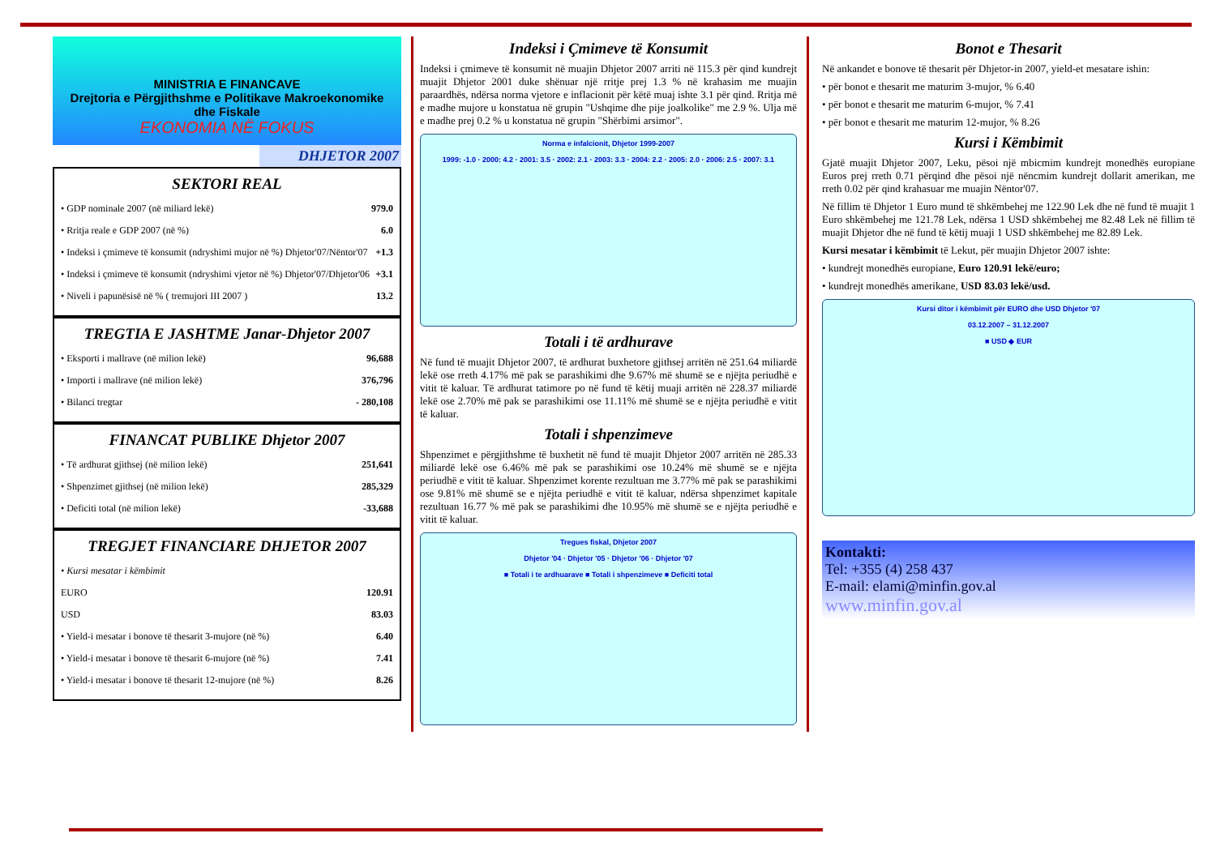MINISTRIA E FINANCAVE
Drejtoria e Përgjithshme e Politikave Makroekonomike dhe Fiskale
EKONOMIA NË FOKUS
DHJETOR 2007
SEKTORI REAL
• GDP nominale 2007 (në miliard lekë) 979.0
• Rritja reale e GDP 2007 (në %) 6.0
• Indeksi i çmimeve të konsumit (ndryshimi mujor në %) Dhjetor'07/Nëntor'07 +1.3
• Indeksi i çmimeve të konsumit (ndryshimi vjetor në %) Dhjetor'07/Dhjetor'06 +3.1
• Niveli i papunësisë në % ( tremujori III 2007 ) 13.2
TREGTIA E JASHTME Janar-Dhjetor 2007
• Eksporti i mallrave (në milion lekë) 96,688
• Importi i mallrave (në milion lekë) 376,796
• Bilanci tregtar - 280,108
FINANCAT PUBLIKE Dhjetor 2007
• Të ardhurat gjithsej (në milion lekë) 251,641
• Shpenzimet gjithsej (në milion lekë) 285,329
• Deficiti total (në milion lekë) -33,688
TREGJET FINANCIARE DHJETOR 2007
• Kursi mesatar i këmbimit
EURO 120.91
USD 83.03
• Yield-i mesatar i bonove të thesarit 3-mujore (në %) 6.40
• Yield-i mesatar i bonove të thesarit 6-mujore (në %) 7.41
• Yield-i mesatar i bonove të thesarit 12-mujore (në %) 8.26
Indeksi i Çmimeve të Konsumit
Indeksi i çmimeve të konsumit në muajin Dhjetor 2007 arriti në 115.3 për qind kundrejt muajit Dhjetor 2001 duke shënuar një rritje prej 1.3 % në krahasim me muajin paraardhës, ndërsa norma vjetore e inflacionit për këtë muaj ishte 3.1 për qind. Rritja më e madhe mujore u konstatua në grupin "Ushqime dhe pije joalkolike" me 2.9 %. Ulja më e madhe prej 0.2 % u konstatua në grupin "Shërbimi arsimor".
Norma e infalcionit, Dhjetor 1999-2007
1999: -1.0 · 2000: 4.2 · 2001: 3.5 · 2002: 2.1 · 2003: 3.3 · 2004: 2.2 · 2005: 2.0 · 2006: 2.5 · 2007: 3.1
Totali i të ardhurave
Në fund të muajit Dhjetor 2007, të ardhurat buxhetore gjithsej arritën në 251.64 miliardë lekë ose rreth 4.17% më pak se parashikimi dhe 9.67% më shumë se e njëjta periudhë e vitit të kaluar. Të ardhurat tatimore po në fund të këtij muaji arritën në 228.37 miliardë lekë ose 2.70% më pak se parashikimi ose 11.11% më shumë se e njëjta periudhë e vitit të kaluar.
Totali i shpenzimeve
Shpenzimet e përgjithshme të buxhetit në fund të muajit Dhjetor 2007 arritën në 285.33 miliardë lekë ose 6.46% më pak se parashikimi ose 10.24% më shumë se e njëjta periudhë e vitit të kaluar. Shpenzimet korente rezultuan me 3.77% më pak se parashikimi ose 9.81% më shumë se e njëjta periudhë e vitit të kaluar, ndërsa shpenzimet kapitale rezultuan 16.77 % më pak se parashikimi dhe 10.95% më shumë se e njëjta periudhë e vitit të kaluar.
Tregues fiskal, Dhjetor 2007
Dhjetor '04 · Dhjetor '05 · Dhjetor '06 · Dhjetor '07
■ Totali i te ardhuarave ■ Totali i shpenzimeve ■ Deficiti total
Bonot e Thesarit
Në ankandet e bonove të thesarit për Dhjetor-in 2007, yield-et mesatare ishin:
• për bonot e thesarit me maturim 3-mujor, % 6.40
• për bonot e thesarit me maturim 6-mujor, % 7.41
• për bonot e thesarit me maturim 12-mujor, % 8.26
Kursi i Këmbimit
Gjatë muajit Dhjetor 2007, Leku, pësoi një mbicmim kundrejt monedhës europiane Euros prej rreth 0.71 përqind dhe pësoi një nëncmim kundrejt dollarit amerikan, me rreth 0.02 për qind krahasuar me muajin Nëntor'07.
Në fillim të Dhjetor 1 Euro mund të shkëmbehej me 122.90 Lek dhe në fund të muajit 1 Euro shkëmbehej me 121.78 Lek, ndërsa 1 USD shkëmbehej me 82.48 Lek në fillim të muajit Dhjetor dhe në fund të këtij muaji 1 USD shkëmbehej me 82.89 Lek.
Kursi mesatar i këmbimit të Lekut, për muajin Dhjetor 2007 ishte:
• kundrejt monedhës europiane, Euro 120.91 lekë/euro;
• kundrejt monedhës amerikane, USD 83.03 lekë/usd.
Kursi ditor i këmbimit për EURO dhe USD Dhjetor '07
03.12.2007 – 31.12.2007
■ USD ◆ EUR
Kontakti:
Tel: +355 (4) 258 437
E-mail: elami@minfin.gov.al
www.minfin.gov.al